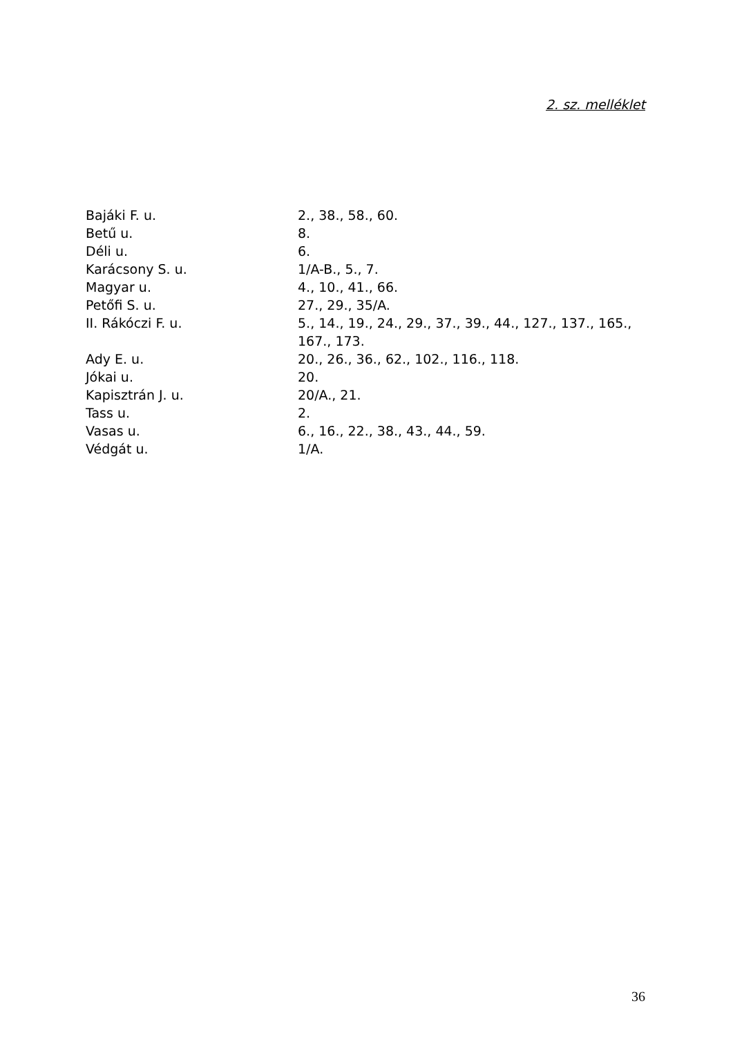2. sz. melléklet
| Bajáki F. u. | 2., 38., 58., 60. |
| Betű u. | 8. |
| Déli u. | 6. |
| Karácsony S. u. | 1/A-B., 5., 7. |
| Magyar u. | 4., 10., 41., 66. |
| Petőfi S. u. | 27., 29., 35/A. |
| II. Rákóczi F. u. | 5., 14., 19., 24., 29., 37., 39., 44., 127., 137., 165., 167., 173. |
| Ady E. u. | 20., 26., 36., 62., 102., 116., 118. |
| Jókai u. | 20. |
| Kapisztrán J. u. | 20/A., 21. |
| Tass u. | 2. |
| Vasas u. | 6., 16., 22., 38., 43., 44., 59. |
| Védgát u. | 1/A. |
36